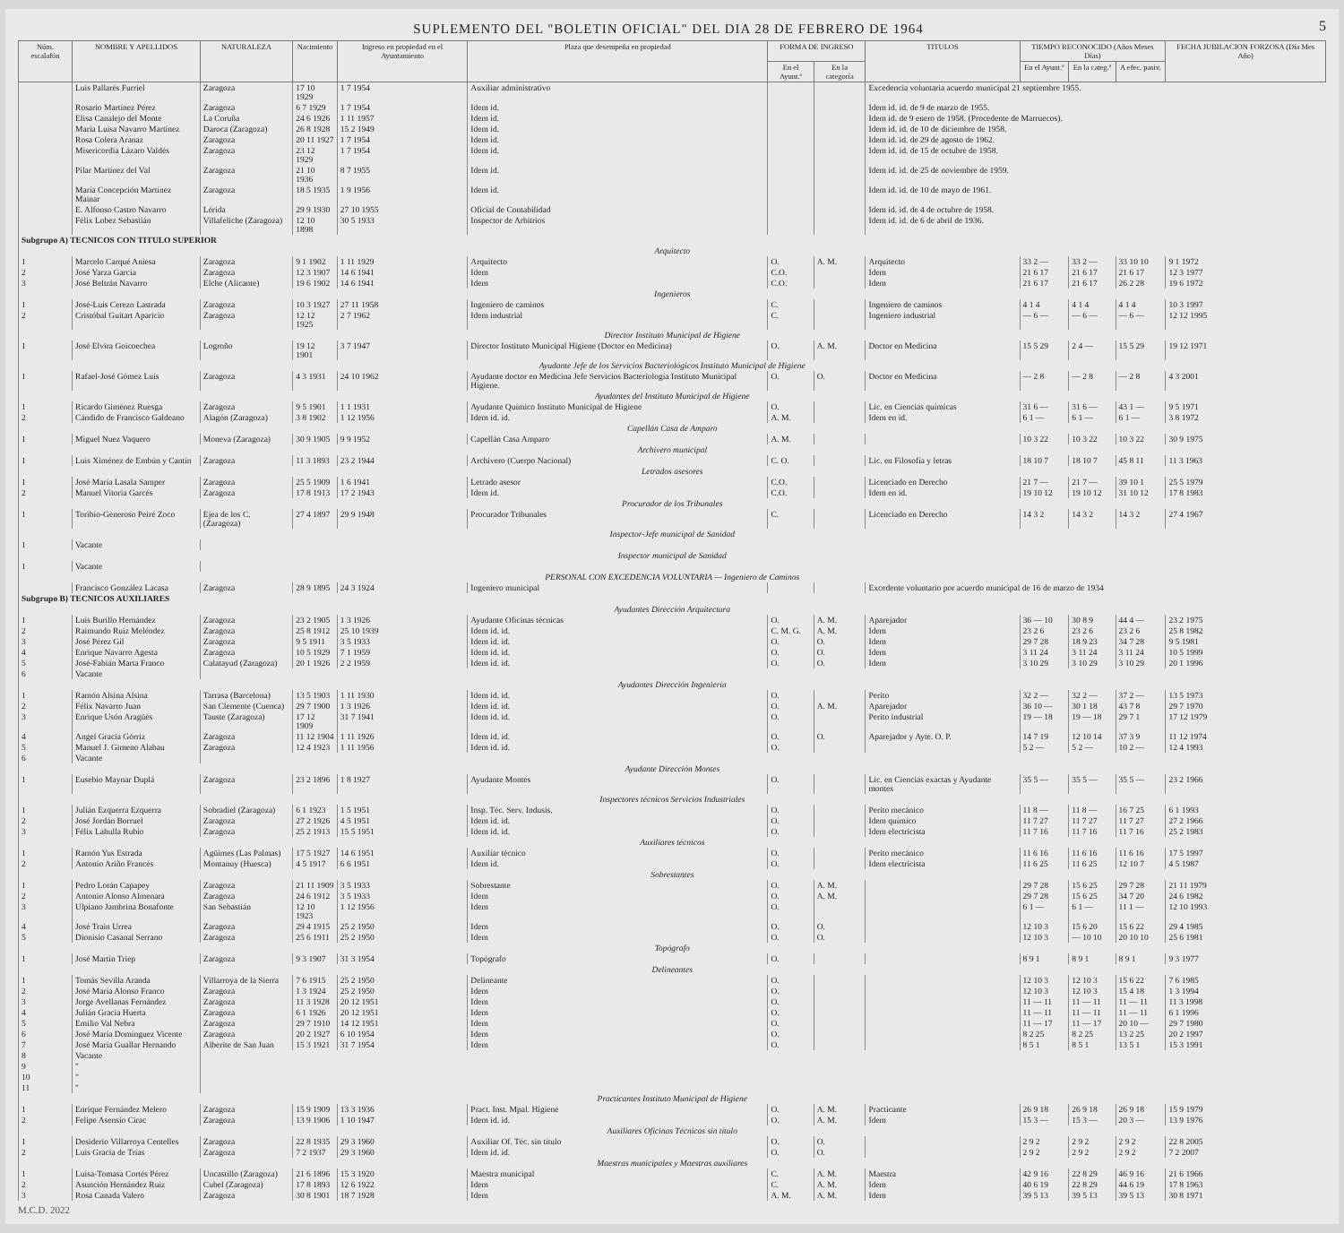5
SUPLEMENTO DEL "BOLETIN OFICIAL" DEL DIA 28 DE FEBRERO DE 1964
| Núm. escalafón | NOMBRE Y APELLIDOS | NATURALEZA | Nacimiento | Ingreso en propiedad en el Ayuntamiento | Plaza que desempeña en propiedad | FORMA DE INGRESO | | TITULOS | TIEMPO RECONOCIDO (Años Meses Días) | | | FECHA JUBILACION FORZOSA (Día Mes Año) |
| --- | --- | --- | --- | --- | --- | --- | --- | --- | --- | --- | --- | --- |
| | | | | | | En el Ayunt.º | En la categoría | | En el Ayunt.º | En la categ.ª | A efec. pasiv. | |
| | Luis Pallarés Furriel | Zaragoza | 17 10 1929 | 1 7 1954 | Auxiliar administrativo | | | Excedencia voluntaria acuerdo municipal 21 septiembre 1955. | | | | |
| | Rosario Martínez Pérez | Zaragoza | 6 7 1929 | 1 7 1954 | Idem id. | | | Idem id. id. de 9 de marzo de 1955. | | | | |
| | Elisa Canalejo del Monte | La Coruña | 24 6 1926 | 1 11 1957 | Idem id. | | | Idem id. de 9 enero de 1958. (Procedente de Marruecos). | | | | |
| | María Luisa Navarro Martínez | Daroca (Zaragoza) | 26 8 1928 | 15 2 1949 | Idem id. | | | Idem id. id. de 10 de diciembre de 1958. | | | | |
| | Rosa Colera Aranaz | Zaragoza | 20 11 1927 | 1 7 1954 | Idem id. | | | Idem id. id. de 29 de agosto de 1962. | | | | |
| | Misericordia Lázaro Valdés | Zaragoza | 23 12 1929 | 1 7 1954 | Idem id. | | | Idem id. id. de 15 de octubre de 1958. | | | | |
| | Pilar Martínez del Val | Zaragoza | 21 10 1936 | 8 7 1955 | Idem id. | | | Idem id. id. de 25 de noviembre de 1959. | | | | |
| | María Concepción Martínez Mainar | Zaragoza | 18 5 1935 | 1 9 1956 | Idem id. | | | Idem id. id. de 10 de mayo de 1961. | | | | |
| | E. Alfonso Castro Navarro | Lérida | 29 9 1930 | 27 10 1955 | Oficial de Contabilidad | | | Idem id. id. de 4 de octubre de 1958. | | | | |
| | Félix Lobez Sebastián | Villafeliche (Zaragoza) | 12 10 1898 | 30 5 1933 | Inspector de Arbitrios | | | Idem id. id. de 6 de abril de 1936. | | | | |
| Subgrupo A) TECNICOS CON TITULO SUPERIOR | | | | | | | | | | | | |
| Arquitecto | | | | | | | | | | | | |
| 1 | Marcelo Carqué Aniesa | Zaragoza | 9 1 1902 | 1 11 1929 | Arquitecto | O. | A. M. | Arquitecto | 33 2 — | 33 2 — | 33 10 10 | 9 1 1972 |
| 2 | José Yarza García | Zaragoza | 12 3 1907 | 14 6 1941 | Idem | C.O. | | Idem | 21 6 17 | 21 6 17 | 21 6 17 | 12 3 1977 |
| 3 | José Beltrán Navarro | Elche (Alicante) | 19 6 1902 | 14 6 1941 | Idem | C.O. | | Idem | 21 6 17 | 21 6 17 | 26 2 28 | 19 6 1972 |
| Ingenieros | | | | | | | | | | | | |
| 1 | José-Luis Cerezo Lastrada | Zaragoza | 10 3 1927 | 27 11 1958 | Ingeniero de caminos | C. | | Ingeniero de caminos | 4 1 4 | 4 1 4 | 4 1 4 | 10 3 1997 |
| 2 | Cristóbal Guitart Aparicio | Zaragoza | 12 12 1925 | 2 7 1962 | Idem industrial | C. | | Ingeniero industrial | — 6 — | — 6 — | — 6 — | 12 12 1995 |
| Director Instituto Municipal de Higiene | | | | | | | | | | | | |
| 1 | José Elvira Goicoechea | Logroño | 19 12 1901 | 3 7 1947 | Director Instituto Municipal Higiene (Doctor en Medicina) | O. | A. M. | Doctor en Medicina | 15 5 29 | 2 4 — | 15 5 29 | 19 12 1971 |
| Ayudante Jefe de los Servicios Bacteriológicos Instituto Municipal de Higiene | | | | | | | | | | | | |
| 1 | Rafael-José Gómez Luis | Zaragoza | 4 3 1931 | 24 10 1962 | Ayudante doctor en Medicina Jefe Servicios Bacteriología Instituto Municipal Higiene. | O. | O. | Doctor en Medicina | — 2 8 | — 2 8 | — 2 8 | 4 3 2001 |
| Ayudantes del Instituto Municipal de Higiene | | | | | | | | | | | | |
| 1 | Ricardo Giménez Ruesga | Zaragoza | 9 5 1901 | 1 1 1931 | Ayudante Químico Instituto Municipal de Higiene | O. | | Lic. en Ciencias químicas | 31 6 — | 31 6 — | 43 1 — | 9 5 1971 |
| 2 | Cándido de Francisco Galdeano | Alagón (Zaragoza) | 3 8 1902 | 1 12 1956 | Idem id. id. | A. M. | | Idem en id. | 6 1 — | 6 1 — | 6 1 — | 3 8 1972 |
| Capellán Casa de Amparo | | | | | | | | | | | | |
| 1 | Miguel Nuez Vaquero | Moneva (Zaragoza) | 30 9 1905 | 9 9 1952 | Capellán Casa Amparo | A. M. | | | 10 3 22 | 10 3 22 | 10 3 22 | 30 9 1975 |
| Archivero municipal | | | | | | | | | | | | |
| 1 | Luis Ximénez de Embún y Cantín | Zaragoza | 11 3 1893 | 23 2 1944 | Archivero (Cuerpo Nacional) | C. O. | | Lic. en Filosofía y letras | 18 10 7 | 18 10 7 | 45 8 11 | 11 3 1963 |
| Letrados asesores | | | | | | | | | | | | |
| 1 | José María Lasala Samper | Zaragoza | 25 5 1909 | 1 6 1941 | Letrado asesor | C.O. | | Licenciado en Derecho | 21 7 — | 21 7 — | 39 10 1 | 25 5 1979 |
| 2 | Manuel Vitoria Garcés | Zaragoza | 17 8 1913 | 17 2 1943 | Idem id. | C.O. | | Idem en id. | 19 10 12 | 19 10 12 | 31 10 12 | 17 8 1983 |
| Procurador de los Tribunales | | | | | | | | | | | | |
| 1 | Toribio-Generoso Peiré Zoco | Ejea de los C. (Zaragoza) | 27 4 1897 | 29 9 1948 | Procurador Tribunales | C. | | Licenciado en Derecho | 14 3 2 | 14 3 2 | 14 3 2 | 27 4 1967 |
| Inspector-Jefe municipal de Sanidad | | | | | | | | | | | | |
| 1 | Vacante | | | | | | | | | | | |
| Inspector municipal de Sanidad | | | | | | | | | | | | |
| 1 | Vacante | | | | | | | | | | | |
| PERSONAL CON EXCEDENCIA VOLUNTARIA — Ingeniero de Caminos | | | | | | | | | | | | |
| | Francisco González Lacasa | Zaragoza | 28 9 1895 | 24 3 1924 | Ingeniero municipal | | | Excedente voluntario por acuerdo municipal de 16 de marzo de 1934 | | | | |
| Subgrupo B) TECNICOS AUXILIARES | | | | | | | | | | | | |
| Ayudantes Dirección Arquitectura | | | | | | | | | | | | |
| 1 | Luis Burillo Hernández | Zaragoza | 23 2 1905 | 1 3 1926 | Ayudante Oficinas técnicas | O. | A. M. | Aparejador | 36 — 10 | 30 8 9 | 44 4 — | 23 2 1975 |
| 2 | Raimundo Ruiz Meléndez | Zaragoza | 25 8 1912 | 25 10 1939 | Idem id. id. | C. M. G. | A. M. | Idem | 23 2 6 | 23 2 6 | 23 2 6 | 25 8 1982 |
| 3 | José Pérez Gil | Zaragoza | 9 5 1911 | 3 5 1933 | Idem id. id. | O. | O. | Idem | 29 7 28 | 18 9 23 | 34 7 28 | 9 5 1981 |
| 4 | Enrique Navarro Agesta | Zaragoza | 10 5 1929 | 7 1 1959 | Idem id. id. | O. | O. | Idem | 3 11 24 | 3 11 24 | 3 11 24 | 10 5 1999 |
| 5 | José-Fabián Marta Franco | Calatayud (Zaragoza) | 20 1 1926 | 2 2 1959 | Idem id. id. | O. | O. | Idem | 3 10 29 | 3 10 29 | 3 10 29 | 20 1 1996 |
| 6 | Vacante | | | | | | | | | | | |
| Ayudantes Dirección Ingeniería | | | | | | | | | | | | |
| 1 | Ramón Alsina Alsina | Tarrasa (Barcelona) | 13 5 1903 | 1 11 1930 | Idem id. id. | O. | | Perito | 32 2 — | 32 2 — | 37 2 — | 13 5 1973 |
| 2 | Félix Navarro Juan | San Clemente (Cuenca) | 29 7 1900 | 1 3 1926 | Idem id. id. | O. | A. M. | Aparejador | 36 10 — | 30 1 18 | 43 7 8 | 29 7 1970 |
| 3 | Enrique Usón Aragüés | Tauste (Zaragoza) | 17 12 1909 | 31 7 1941 | Idem id. id. | O. | | Perito industrial | 19 — 18 | 19 — 18 | 29 7 1 | 17 12 1979 |
| 4 | Angel Gracia Górriz | Zaragoza | 11 12 1904 | 1 11 1926 | Idem id. id. | O. | O. | Aparejador y Ayte. O. P. | 14 7 19 | 12 10 14 | 37 3 9 | 11 12 1974 |
| 5 | Manuel J. Gimeno Alabau | Zaragoza | 12 4 1923 | 1 11 1956 | Idem id. id. | O. | | | 5 2 — | 5 2 — | 10 2 — | 12 4 1993 |
| 6 | Vacante | | | | | | | | | | | |
| Ayudante Dirección Montes | | | | | | | | | | | | |
| 1 | Eusebio Maynar Duplá | Zaragoza | 23 2 1896 | 1 8 1927 | Ayudante Montes | O. | | Lic. en Ciencias exactas y Ayudante montes | 35 5 — | 35 5 — | 35 5 — | 23 2 1966 |
| Inspectores técnicos Servicios Industriales | | | | | | | | | | | | |
| 1 | Julián Ezquerra Ezquerra | Sobradiel (Zaragoza) | 6 1 1923 | 1 5 1951 | Insp. Téc. Serv. Indusis. | O. | | Perito mecánico | 11 8 — | 11 8 — | 16 7 25 | 6 1 1993 |
| 2 | José Jordán Borruel | Zaragoza | 27 2 1926 | 4 5 1951 | Idem id. id. | O. | | Idem químico | 11 7 27 | 11 7 27 | 11 7 27 | 27 2 1966 |
| 3 | Félix Lahulla Rubio | Zaragoza | 25 2 1913 | 15 5 1951 | Idem id. id. | O. | | Idem electricista | 11 7 16 | 11 7 16 | 11 7 16 | 25 2 1983 |
| Auxiliares técnicos | | | | | | | | | | | | |
| 1 | Ramón Yus Estrada | Agüimes (Las Palmas) | 17 5 1927 | 14 6 1951 | Auxiliar técnico | O. | | Perito mecánico | 11 6 16 | 11 6 16 | 11 6 16 | 17 5 1997 |
| 2 | Antonio Ariño Francés | Montanuy (Huesca) | 4 5 1917 | 6 6 1951 | Idem id. | O. | | Idem electricista | 11 6 25 | 11 6 25 | 12 10 7 | 4 5 1987 |
| Sobrestantes | | | | | | | | | | | | |
| 1 | Pedro Lorán Capapey | Zaragoza | 21 11 1909 | 3 5 1933 | Sobrestante | O. | A. M. | | 29 7 28 | 15 6 25 | 29 7 28 | 21 11 1979 |
| 2 | Antonio Alonso Almenara | Zaragoza | 24 6 1912 | 3 5 1933 | Idem | O. | A. M. | | 29 7 28 | 15 6 25 | 34 7 20 | 24 6 1982 |
| 3 | Ulpiano Jambrina Bonafonte | San Sebastián | 12 10 1923 | 1 12 1956 | Idem | O. | | | 6 1 — | 6 1 — | 11 1 — | 12 10 1993 |
| 4 | José Train Urrea | Zaragoza | 29 4 1915 | 25 2 1950 | Idem | O. | O. | | 12 10 3 | 15 6 20 | 15 6 22 | 29 4 1985 |
| 5 | Dionisio Casanal Serrano | Zaragoza | 25 6 1911 | 25 2 1950 | Idem | O. | O. | | 12 10 3 | — 10 10 | 20 10 10 | 25 6 1981 |
| Topógrafo | | | | | | | | | | | | |
| 1 | José Martín Triep | Zaragoza | 9 3 1907 | 31 3 1954 | Topógrafo | O. | | | 8 9 1 | 8 9 1 | 8 9 1 | 9 3 1977 |
| Delineantes | | | | | | | | | | | | |
| 1 | Tomás Sevilla Aranda | Villarroya de la Sierra | 7 6 1915 | 25 2 1950 | Delineante | O. | | | 12 10 3 | 12 10 3 | 15 6 22 | 7 6 1985 |
| 2 | José María Alonso Franco | Zaragoza | 1 3 1924 | 25 2 1950 | Idem | O. | | | 12 10 3 | 12 10 3 | 15 4 18 | 1 3 1994 |
| 3 | Jorge Avellanas Fernández | Zaragoza | 11 3 1928 | 20 12 1951 | Idem | O. | | | 11 — 11 | 11 — 11 | 11 — 11 | 11 3 1998 |
| 4 | Julián Gracia Huerta | Zaragoza | 6 1 1926 | 20 12 1951 | Idem | O. | | | 11 — 11 | 11 — 11 | 11 — 11 | 6 1 1996 |
| 5 | Emilio Val Nebra | Zaragoza | 29 7 1910 | 14 12 1951 | Idem | O. | | | 11 — 17 | 11 — 17 | 20 10 — | 29 7 1980 |
| 6 | José María Domínguez Vicente | Zaragoza | 20 2 1927 | 6 10 1954 | Idem | O. | | | 8 2 25 | 8 2 25 | 13 2 25 | 20 2 1997 |
| 7 | José María Guallar Hernando | Alberite de San Juan | 15 3 1921 | 31 7 1954 | Idem | O. | | | 8 5 1 | 8 5 1 | 13 5 1 | 15 3 1991 |
| 8 | Vacante | | | | | | | | | | | |
| 9 | " | | | | | | | | | | | |
| 10 | " | | | | | | | | | | | |
| 11 | " | | | | | | | | | | | |
| Practicantes Instituto Municipal de Higiene | | | | | | | | | | | | |
| 1 | Enrique Fernández Melero | Zaragoza | 15 9 1909 | 13 3 1936 | Pract. Inst. Mpal. Higiene | O. | A. M. | Practicante | 26 9 18 | 26 9 18 | 26 9 18 | 15 9 1979 |
| 2 | Felipe Asensio Cirac | Zaragoza | 13 9 1906 | 1 10 1947 | Idem id. id. | O. | A. M. | Idem | 15 3 — | 15 3 — | 20 3 — | 13 9 1976 |
| Auxiliares Oficinas Técnicas sin título | | | | | | | | | | | | |
| 1 | Desiderio Villarroya Centelles | Zaragoza | 22 8 1935 | 29 3 1960 | Auxiliar Of. Téc. sin título | O. | O. | | 2 9 2 | 2 9 2 | 2 9 2 | 22 8 2005 |
| 2 | Luis Gracia de Trías | Zaragoza | 7 2 1937 | 29 3 1960 | Idem id. id. | O. | O. | | 2 9 2 | 2 9 2 | 2 9 2 | 7 2 2007 |
| Maestras municipales y Maestras auxiliares | | | | | | | | | | | | |
| 1 | Luisa-Tomasa Cortés Pérez | Uncastillo (Zaragoza) | 21 6 1896 | 15 3 1920 | Maestra municipal | C. | A. M. | Maestra | 42 9 16 | 22 8 29 | 46 9 16 | 21 6 1966 |
| 2 | Asunción Hernández Ruiz | Cubel (Zaragoza) | 17 8 1893 | 12 6 1922 | Idem | C. | A. M. | Idem | 40 6 19 | 22 8 29 | 44 6 19 | 17 8 1963 |
| 3 | Rosa Canada Valero | Zaragoza | 30 8 1901 | 18 7 1928 | Idem | A. M. | A. M. | Idem | 39 5 13 | 39 5 13 | 39 5 13 | 30 8 1971 |
M.C.D. 2022